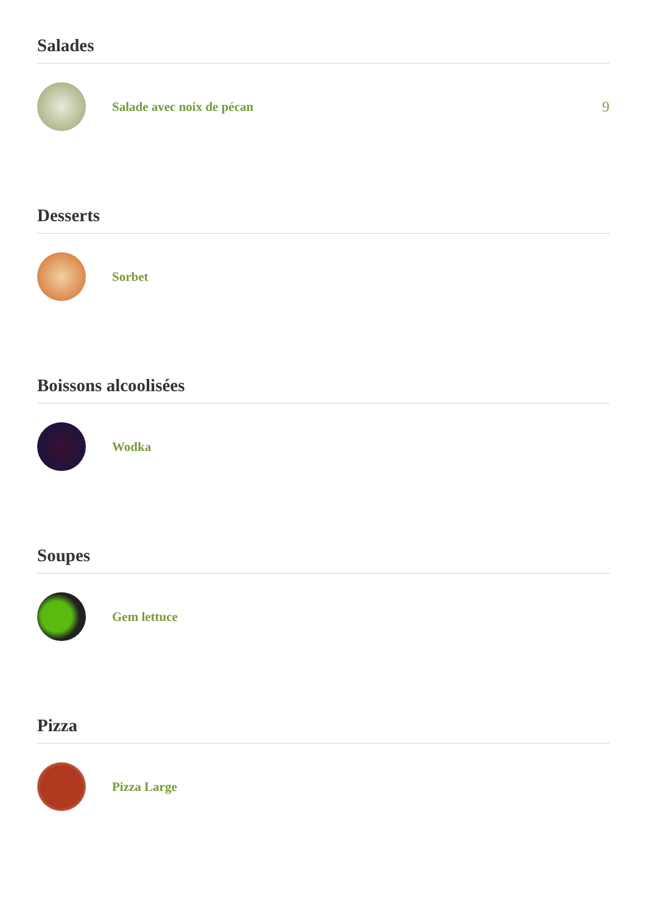Salades
Salade avec noix de pécan 9
Desserts
Sorbet
Boissons alcoolisées
Wodka
Soupes
Gem lettuce
Pizza
Pizza Large